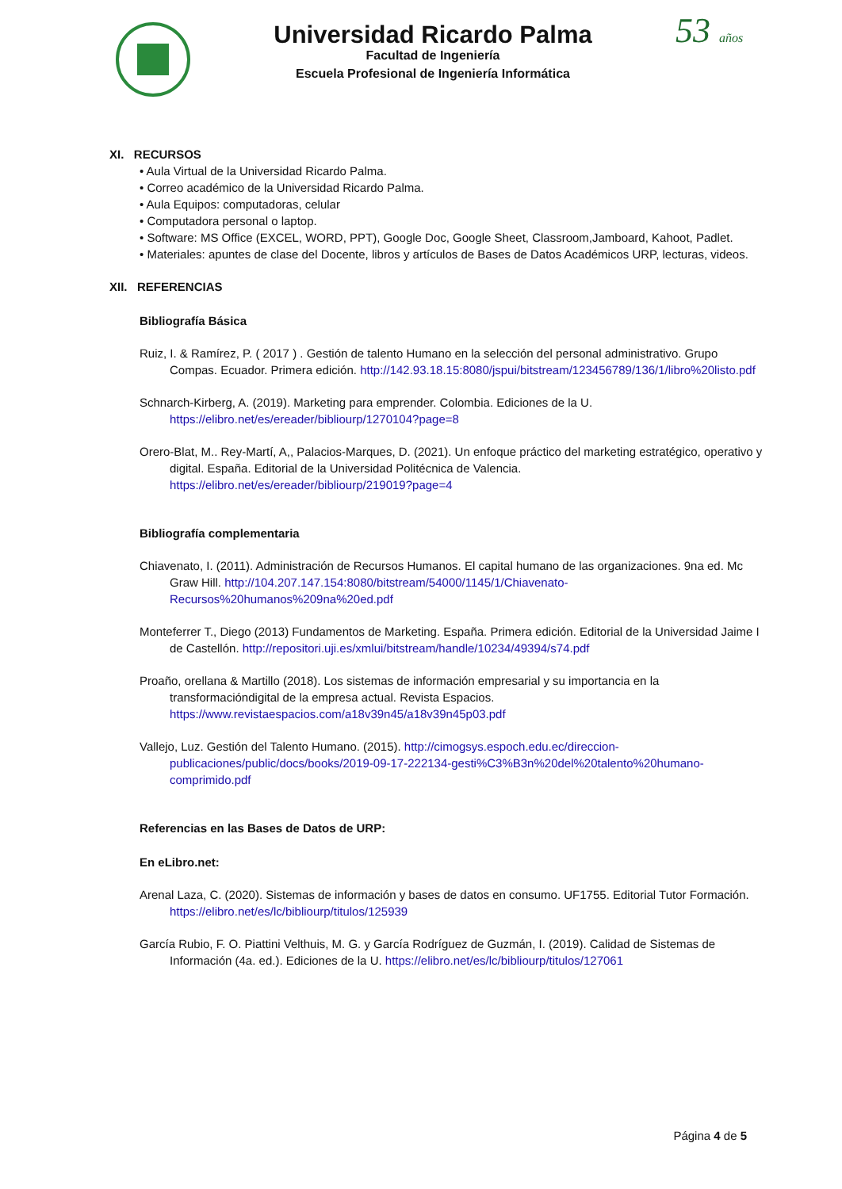Universidad Ricardo Palma
Facultad de Ingeniería
Escuela Profesional de Ingeniería Informática
53 años
XI. RECURSOS
• Aula Virtual de la Universidad Ricardo Palma.
• Correo académico de la Universidad Ricardo Palma.
• Aula Equipos: computadoras, celular
• Computadora personal o laptop.
• Software: MS Office (EXCEL, WORD, PPT), Google Doc, Google Sheet, Classroom,Jamboard, Kahoot, Padlet.
• Materiales: apuntes de clase del Docente, libros y artículos de Bases de Datos Académicos URP, lecturas, videos.
XII. REFERENCIAS
Bibliografía Básica
Ruiz, I. & Ramírez, P. ( 2017 ) . Gestión de talento Humano en la selección del personal administrativo. Grupo Compas. Ecuador. Primera edición. http://142.93.18.15:8080/jspui/bitstream/123456789/136/1/libro%20listo.pdf
Schnarch-Kirberg, A. (2019). Marketing para emprender. Colombia. Ediciones de la U. https://elibro.net/es/ereader/bibliourp/1270104?page=8
Orero-Blat, M.. Rey-Martí, A,, Palacios-Marques, D. (2021). Un enfoque práctico del marketing estratégico, operativo y digital. España. Editorial de la Universidad Politécnica de Valencia. https://elibro.net/es/ereader/bibliourp/219019?page=4
Bibliografía complementaria
Chiavenato, I. (2011). Administración de Recursos Humanos. El capital humano de las organizaciones. 9na ed. Mc Graw Hill. http://104.207.147.154:8080/bitstream/54000/1145/1/Chiavenato-Recursos%20humanos%209na%20ed.pdf
Monteferrer T., Diego (2013) Fundamentos de Marketing. España. Primera edición. Editorial de la Universidad Jaime I de Castellón. http://repositori.uji.es/xmlui/bitstream/handle/10234/49394/s74.pdf
Proaño, orellana & Martillo (2018). Los sistemas de información empresarial y su importancia en la transformacióndigital de la empresa actual. Revista Espacios. https://www.revistaespacios.com/a18v39n45/a18v39n45p03.pdf
Vallejo, Luz. Gestión del Talento Humano. (2015). http://cimogsys.espoch.edu.ec/direccion-publicaciones/public/docs/books/2019-09-17-222134-gesti%C3%B3n%20del%20talento%20humano- comprimido.pdf
Referencias en las Bases de Datos de URP:
En eLibro.net:
Arenal Laza, C. (2020). Sistemas de información y bases de datos en consumo. UF1755. Editorial Tutor Formación. https://elibro.net/es/lc/bibliourp/titulos/125939
García Rubio, F. O. Piattini Velthuis, M. G. y García Rodríguez de Guzmán, I. (2019). Calidad de Sistemas de Información (4a. ed.). Ediciones de la U. https://elibro.net/es/lc/bibliourp/titulos/127061
Página 4 de 5